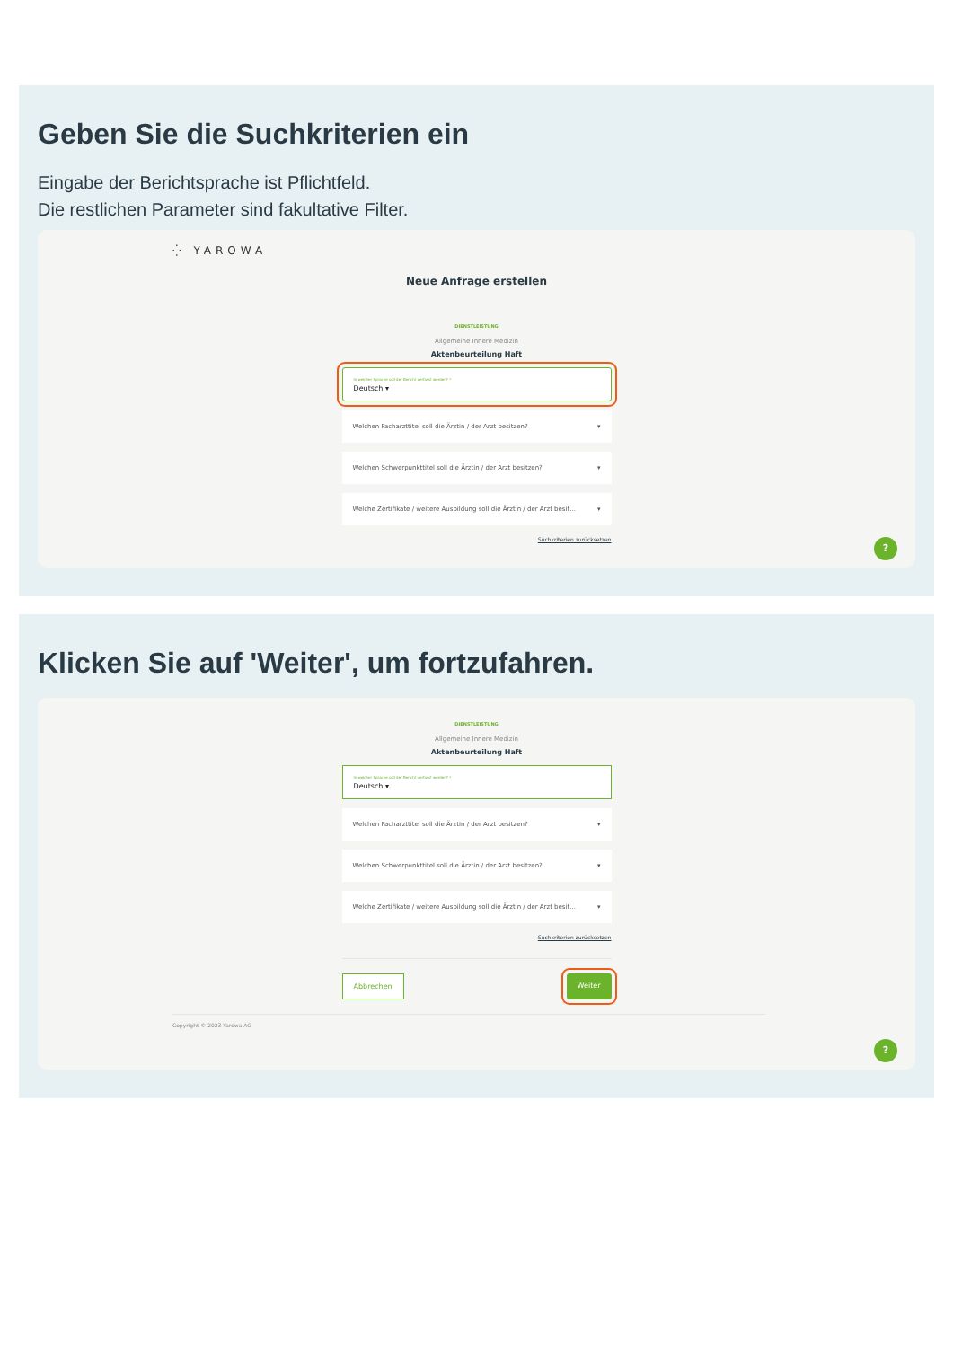Geben Sie die Suchkriterien ein
Eingabe der Berichtsprache ist Pflichtfeld.
Die restlichen Parameter sind fakultative Filter.
⁛ YAROWA
Neue Anfrage erstellen
DIENSTLEISTUNG
Allgemeine Innere Medizin
Aktenbeurteilung Haft
In welcher Sprache soll der Bericht verfasst werden? *
Deutsch ▾
Welchen Facharzttitel soll die Ärztin / der Arzt besitzen? ▾
Welchen Schwerpunkttitel soll die Ärztin / der Arzt besitzen? ▾
Welche Zertifikate / weitere Ausbildung soll die Ärztin / der Arzt besit... ▾
Suchkriterien zurücksetzen
?
Klicken Sie auf 'Weiter', um fortzufahren.
DIENSTLEISTUNG
Allgemeine Innere Medizin
Aktenbeurteilung Haft
In welcher Sprache soll der Bericht verfasst werden? *
Deutsch ▾
Welchen Facharzttitel soll die Ärztin / der Arzt besitzen? ▾
Welchen Schwerpunkttitel soll die Ärztin / der Arzt besitzen? ▾
Welche Zertifikate / weitere Ausbildung soll die Ärztin / der Arzt besit... ▾
Suchkriterien zurücksetzen
Abbrechen Weiter
Copyright © 2023 Yarowa AG
?